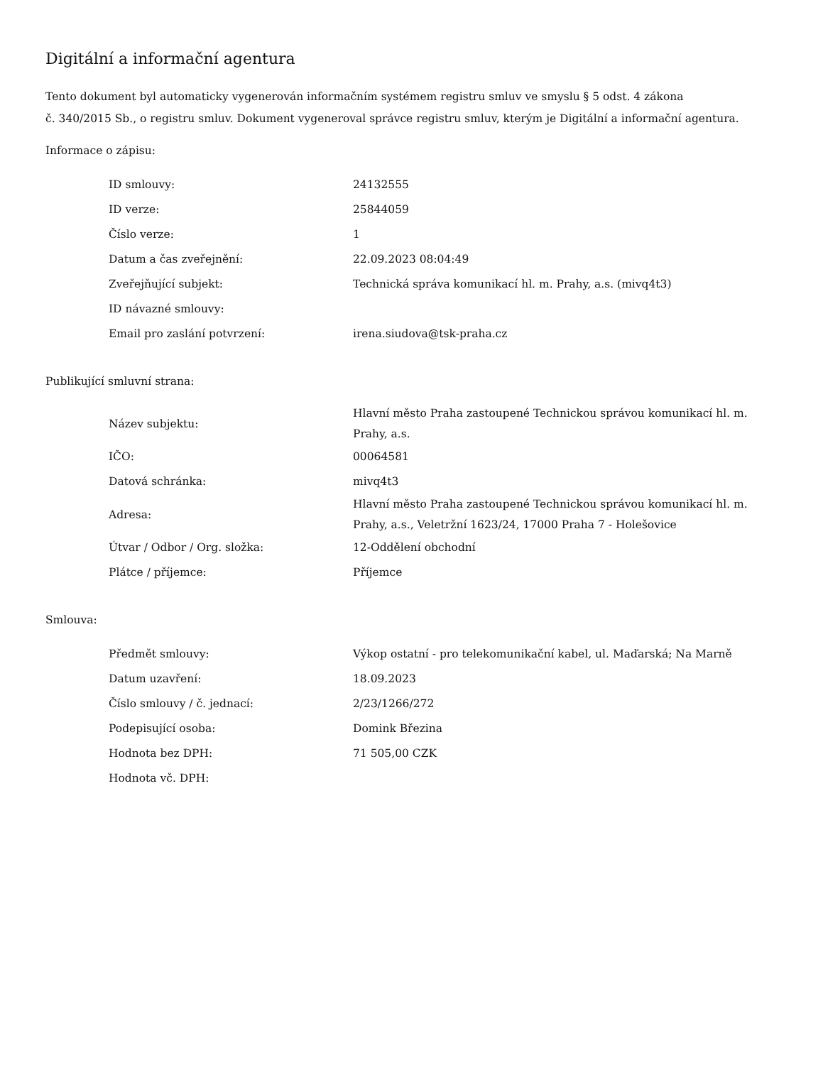Digitální a informační agentura
Tento dokument byl automaticky vygenerován informačním systémem registru smluv ve smyslu § 5 odst. 4 zákona
č. 340/2015 Sb., o registru smluv. Dokument vygeneroval správce registru smluv, kterým je Digitální a informační agentura.
Informace o zápisu:
| ID smlouvy: | 24132555 |
| ID verze: | 25844059 |
| Číslo verze: | 1 |
| Datum a čas zveřejnění: | 22.09.2023 08:04:49 |
| Zveřejňující subjekt: | Technická správa komunikací hl. m. Prahy, a.s. (mivq4t3) |
| ID návazné smlouvy: | |
| Email pro zaslání potvrzení: | irena.siudova@tsk-praha.cz |
Publikující smluvní strana:
| Název subjektu: | Hlavní město Praha zastoupené Technickou správou komunikací hl. m. Prahy, a.s. |
| IČO: | 00064581 |
| Datová schránka: | mivq4t3 |
| Adresa: | Hlavní město Praha zastoupené Technickou správou komunikací hl. m. Prahy, a.s., Veletržní 1623/24, 17000 Praha 7 - Holešovice |
| Útvar / Odbor / Org. složka: | 12-Oddělení obchodní |
| Plátce / příjemce: | Příjemce |
Smlouva:
| Předmět smlouvy: | Výkop ostatní - pro telekomunikační kabel, ul. Maďarská; Na Marně |
| Datum uzavření: | 18.09.2023 |
| Číslo smlouvy / č. jednací: | 2/23/1266/272 |
| Podepisující osoba: | Domink Březina |
| Hodnota bez DPH: | 71 505,00 CZK |
| Hodnota vč. DPH: | |